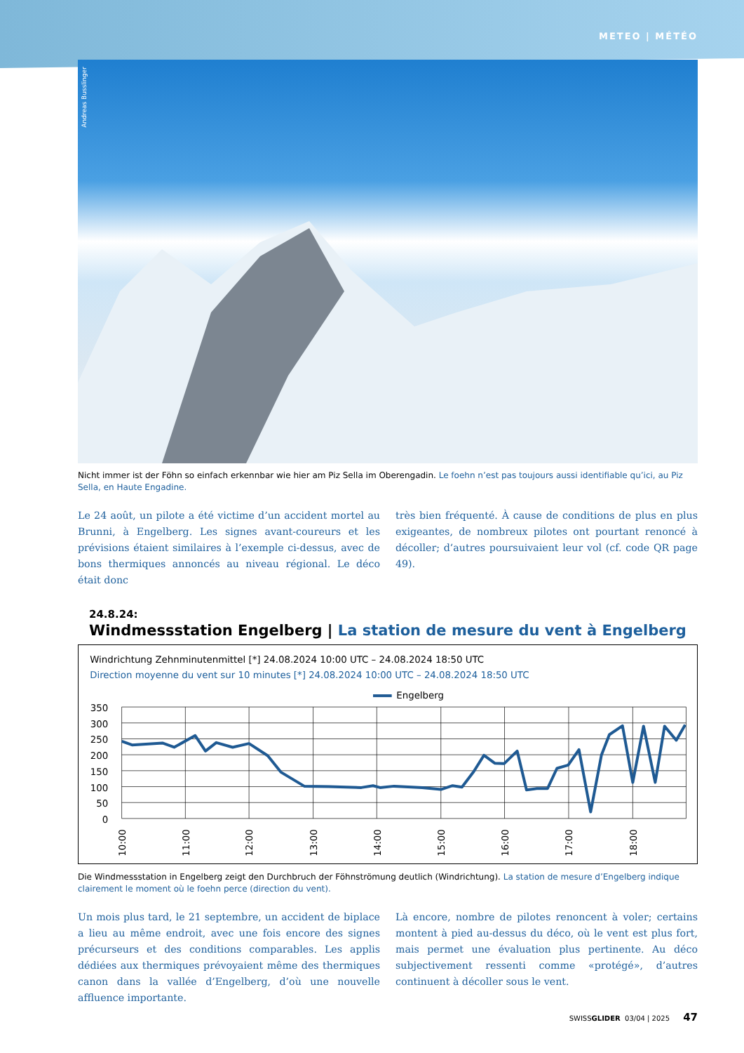METEO | MÉTÉO
Andreas Busslinger
Nicht immer ist der Föhn so einfach erkennbar wie hier am Piz Sella im Oberengadin. Le foehn n’est pas toujours aussi identifiable qu’ici, au Piz Sella, en Haute Engadine.
Le 24 août, un pilote a été victime d’un accident mortel au Brunni, à Engelberg. Les signes avant-coureurs et les prévisions étaient similaires à l’exemple ci-dessus, avec de bons thermiques annoncés au niveau régional. Le déco était donc
très bien fréquenté. À cause de conditions de plus en plus exigeantes, de nombreux pilotes ont pourtant renoncé à décoller; d’autres poursuivaient leur vol (cf. code QR page 49).
24.8.24:
Windmessstation Engelberg | La station de mesure du vent à Engelberg
Windrichtung Zehnminutenmittel [*] 24.08.2024 10:00 UTC – 24.08.2024 18:50 UTC
Direction moyenne du vent sur 10 minutes [*] 24.08.2024 10:00 UTC – 24.08.2024 18:50 UTC
Engelberg
350
300
250
200
150
100
50
0
10:00
11:00
12:00
13:00
14:00
15:00
16:00
17:00
18:00
Die Windmessstation in Engelberg zeigt den Durchbruch der Föhnströmung deutlich (Windrichtung). La station de mesure d’Engelberg indique clairement le moment où le foehn perce (direction du vent).
Un mois plus tard, le 21 septembre, un accident de biplace a lieu au même endroit, avec une fois encore des signes précurseurs et des conditions comparables. Les applis dédiées aux thermiques prévoyaient même des thermiques canon dans la vallée d’Engelberg, d’où une nouvelle affluence importante.
Là encore, nombre de pilotes renoncent à voler; certains montent à pied au-dessus du déco, où le vent est plus fort, mais permet une évaluation plus pertinente. Au déco subjectivement ressenti comme «protégé», d’autres continuent à décoller sous le vent.
SWISSGLIDER 03/04 | 2025 47